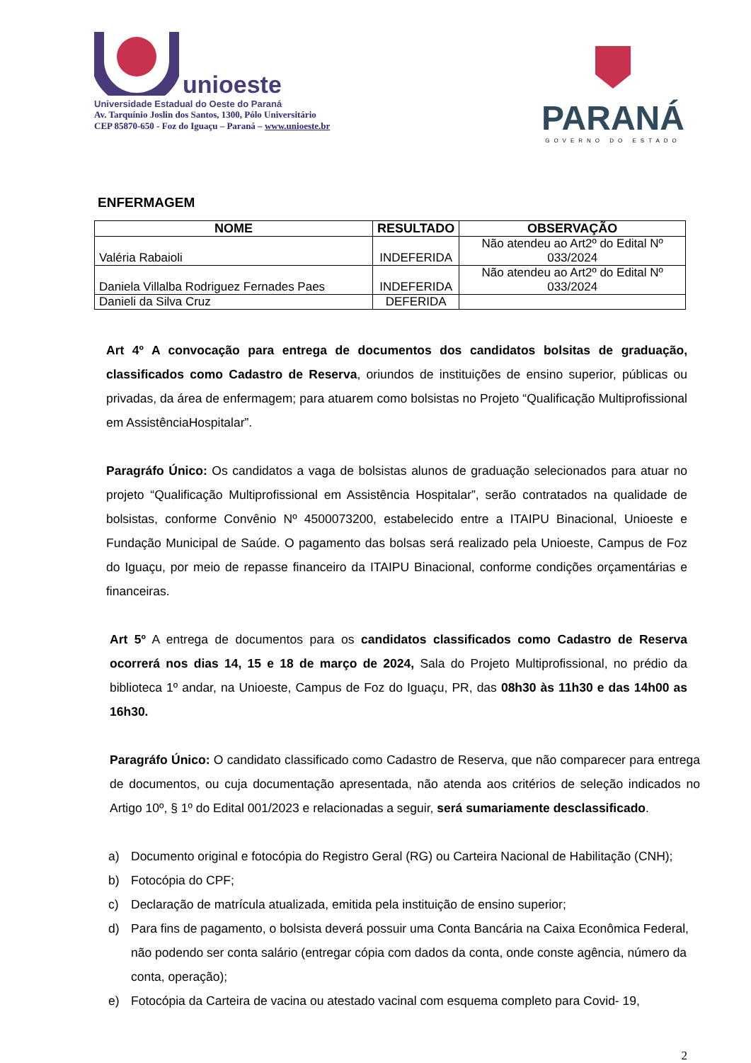unioeste
Universidade Estadual do Oeste do Paraná
Av. Tarquínio Joslin dos Santos, 1300, Pólo Universitário
CEP 85870-650 - Foz do Iguaçu – Paraná – www.unioeste.br
PARANÁ
GOVERNO DO ESTADO
ENFERMAGEM
| NOME | RESULTADO | OBSERVAÇÃO |
| --- | --- | --- |
| Valéria Rabaioli | INDEFERIDA | Não atendeu ao Art2º do Edital Nº 033/2024 |
| Daniela Villalba Rodriguez Fernades Paes | INDEFERIDA | Não atendeu ao Art2º do Edital Nº 033/2024 |
| Danieli da Silva Cruz | DEFERIDA | |
Art 4º A convocação para entrega de documentos dos candidatos bolsitas de graduação, classificados como Cadastro de Reserva, oriundos de instituições de ensino superior, públicas ou privadas, da área de enfermagem; para atuarem como bolsistas no Projeto “Qualificação Multiprofissional em AssistênciaHospitalar”.
Paragráfo Único: Os candidatos a vaga de bolsistas alunos de graduação selecionados para atuar no projeto “Qualificação Multiprofissional em Assistência Hospitalar”, serão contratados na qualidade de bolsistas, conforme Convênio Nº 4500073200, estabelecido entre a ITAIPU Binacional, Unioeste e Fundação Municipal de Saúde. O pagamento das bolsas será realizado pela Unioeste, Campus de Foz do Iguaçu, por meio de repasse financeiro da ITAIPU Binacional, conforme condições orçamentárias e financeiras.
Art 5º A entrega de documentos para os candidatos classificados como Cadastro de Reserva ocorrerá nos dias 14, 15 e 18 de março de 2024, Sala do Projeto Multiprofissional, no prédio da biblioteca 1º andar, na Unioeste, Campus de Foz do Iguaçu, PR, das 08h30 às 11h30 e das 14h00 as 16h30.
Paragráfo Único: O candidato classificado como Cadastro de Reserva, que não comparecer para entrega de documentos, ou cuja documentação apresentada, não atenda aos critérios de seleção indicados no Artigo 10º, § 1º do Edital 001/2023 e relacionadas a seguir, será sumariamente desclassificado.
a) Documento original e fotocópia do Registro Geral (RG) ou Carteira Nacional de Habilitação (CNH);
b) Fotocópia do CPF;
c) Declaração de matrícula atualizada, emitida pela instituição de ensino superior;
d) Para fins de pagamento, o bolsista deverá possuir uma Conta Bancária na Caixa Econômica Federal, não podendo ser conta salário (entregar cópia com dados da conta, onde conste agência, número da conta, operação);
e) Fotocópia da Carteira de vacina ou atestado vacinal com esquema completo para Covid- 19,
2